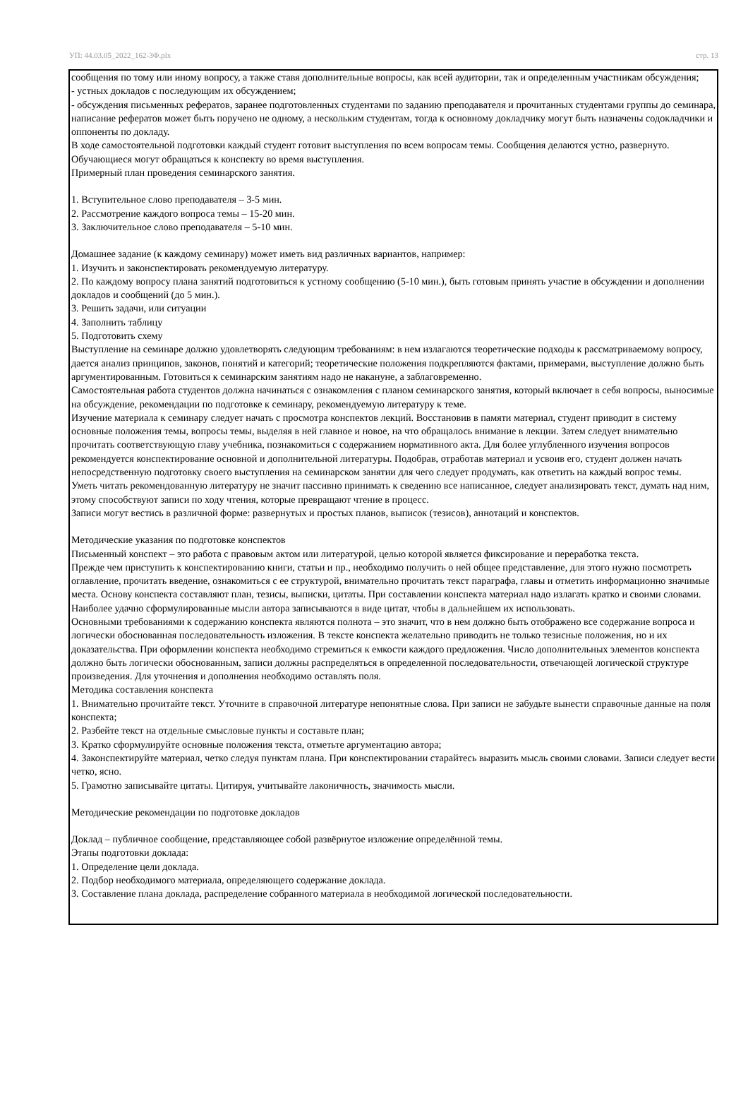УП: 44.03.05_2022_162-3Ф.plx стр. 13
сообщения по тому или иному вопросу, а также ставя дополнительные вопросы, как всей аудитории, так и определенным участникам обсуждения;
- устных докладов с последующим их обсуждением;
- обсуждения письменных рефератов, заранее подготовленных студентами по заданию преподавателя и прочитанных студентами группы до семинара, написание рефератов может быть поручено не одному, а нескольким студентам, тогда к основному докладчику могут быть назначены содокладчики и оппоненты по докладу.
В ходе самостоятельной подготовки каждый студент готовит выступления по всем вопросам темы. Сообщения делаются устно, развернуто. Обучающиеся могут обращаться к конспекту во время выступления.
Примерный план проведения семинарского занятия.
1. Вступительное слово преподавателя – 3-5 мин.
2. Рассмотрение каждого вопроса темы – 15-20 мин.
3. Заключительное слово преподавателя – 5-10 мин.
Домашнее задание (к каждому семинару) может иметь вид различных вариантов, например:
1. Изучить и законспектировать рекомендуемую литературу.
2. По каждому вопросу плана занятий подготовиться к устному сообщению (5-10 мин.), быть готовым принять участие в обсуждении и дополнении докладов и сообщений (до 5 мин.).
3. Решить задачи, или ситуации
4. Заполнить таблицу
5. Подготовить схему
Выступление на семинаре должно удовлетворять следующим требованиям: в нем излагаются теоретические подходы к рассматриваемому вопросу, дается анализ принципов, законов, понятий и категорий; теоретические положения подкрепляются фактами, примерами, выступление должно быть аргументированным. Готовиться к семинарским занятиям надо не накануне, а заблаговременно.
Самостоятельная работа студентов должна начинаться с ознакомления с планом семинарского занятия, который включает в себя вопросы, выносимые на обсуждение, рекомендации по подготовке к семинару, рекомендуемую литературу к теме.
Изучение материала к семинару следует начать с просмотра конспектов лекций. Восстановив в памяти материал, студент приводит в систему основные положения темы, вопросы темы, выделяя в ней главное и новое, на что обращалось внимание в лекции. Затем следует внимательно прочитать соответствующую главу учебника, познакомиться с содержанием нормативного акта. Для более углубленного изучения вопросов рекомендуется конспектирование основной и дополнительной литературы. Подобрав, отработав материал и усвоив его, студент должен начать непосредственную подготовку своего выступления на семинарском занятии для чего следует продумать, как ответить на каждый вопрос темы.
Уметь читать рекомендованную литературу не значит пассивно принимать к сведению все написанное, следует анализировать текст, думать над ним, этому способствуют записи по ходу чтения, которые превращают чтение в процесс.
Записи могут вестись в различной форме: развернутых и простых планов, выписок (тезисов), аннотаций и конспектов.
Методические указания по подготовке конспектов
Письменный конспект – это работа с правовым актом или литературой, целью которой является фиксирование и переработка текста.
Прежде чем приступить к конспектированию книги, статьи и пр., необходимо получить о ней общее представление, для этого нужно посмотреть оглавление, прочитать введение, ознакомиться с ее структурой, внимательно прочитать текст параграфа, главы и отметить информационно значимые места. Основу конспекта составляют план, тезисы, выписки, цитаты. При составлении конспекта материал надо излагать кратко и своими словами. Наиболее удачно сформулированные мысли автора записываются в виде цитат, чтобы в дальнейшем их использовать.
Основными требованиями к содержанию конспекта являются полнота – это значит, что в нем должно быть отображено все содержание вопроса и логически обоснованная последовательность изложения. В тексте конспекта желательно приводить не только тезисные положения, но и их доказательства. При оформлении конспекта необходимо стремиться к емкости каждого предложения. Число дополнительных элементов конспекта должно быть логически обоснованным, записи должны распределяться в определенной последовательности, отвечающей логической структуре произведения. Для уточнения и дополнения необходимо оставлять поля.
Методика составления конспекта
1. Внимательно прочитайте текст. Уточните в справочной литературе непонятные слова. При записи не забудьте вынести справочные данные на поля конспекта;
2. Разбейте текст на отдельные смысловые пункты и составьте план;
3. Кратко сформулируйте основные положения текста, отметьте аргументацию автора;
4. Законспектируйте материал, четко следуя пунктам плана. При конспектировании старайтесь выразить мысль своими словами. Записи следует вести четко, ясно.
5. Грамотно записывайте цитаты. Цитируя, учитывайте лаконичность, значимость мысли.
Методические рекомендации по подготовке докладов
Доклад – публичное сообщение, представляющее собой развёрнутое изложение определённой темы.
Этапы подготовки доклада:
1. Определение цели доклада.
2. Подбор необходимого материала, определяющего содержание доклада.
3. Составление плана доклада, распределение собранного материала в необходимой логической последовательности.